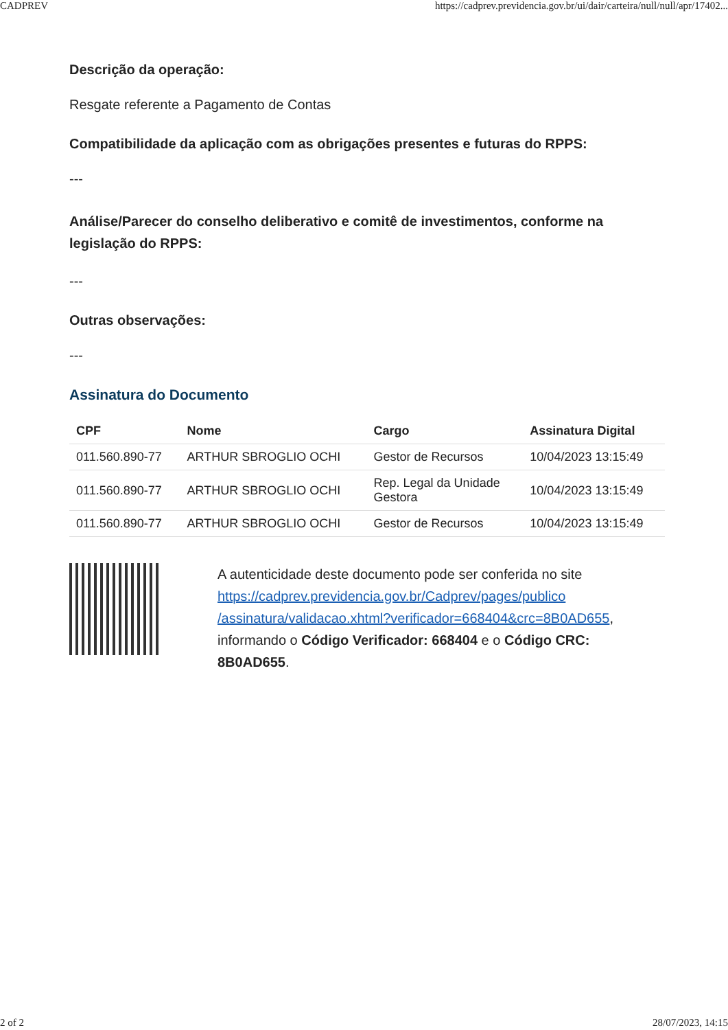CADPREV https://cadprev.previdencia.gov.br/ui/dair/carteira/null/null/apr/17402...
Descrição da operação:
Resgate referente a Pagamento de Contas
Compatibilidade da aplicação com as obrigações presentes e futuras do RPPS:
---
Análise/Parecer do conselho deliberativo e comitê de investimentos, conforme na legislação do RPPS:
---
Outras observações:
---
Assinatura do Documento
| CPF | Nome | Cargo | Assinatura Digital |
| --- | --- | --- | --- |
| 011.560.890-77 | ARTHUR SBROGLIO OCHI | Gestor de Recursos | 10/04/2023 13:15:49 |
| 011.560.890-77 | ARTHUR SBROGLIO OCHI | Rep. Legal da Unidade Gestora | 10/04/2023 13:15:49 |
| 011.560.890-77 | ARTHUR SBROGLIO OCHI | Gestor de Recursos | 10/04/2023 13:15:49 |
A autenticidade deste documento pode ser conferida no site https://cadprev.previdencia.gov.br/Cadprev/pages/publico /assinatura/validacao.xhtml?verificador=668404&crc=8B0AD655, informando o Código Verificador: 668404 e o Código CRC: 8B0AD655.
2 of 2 28/07/2023, 14:15